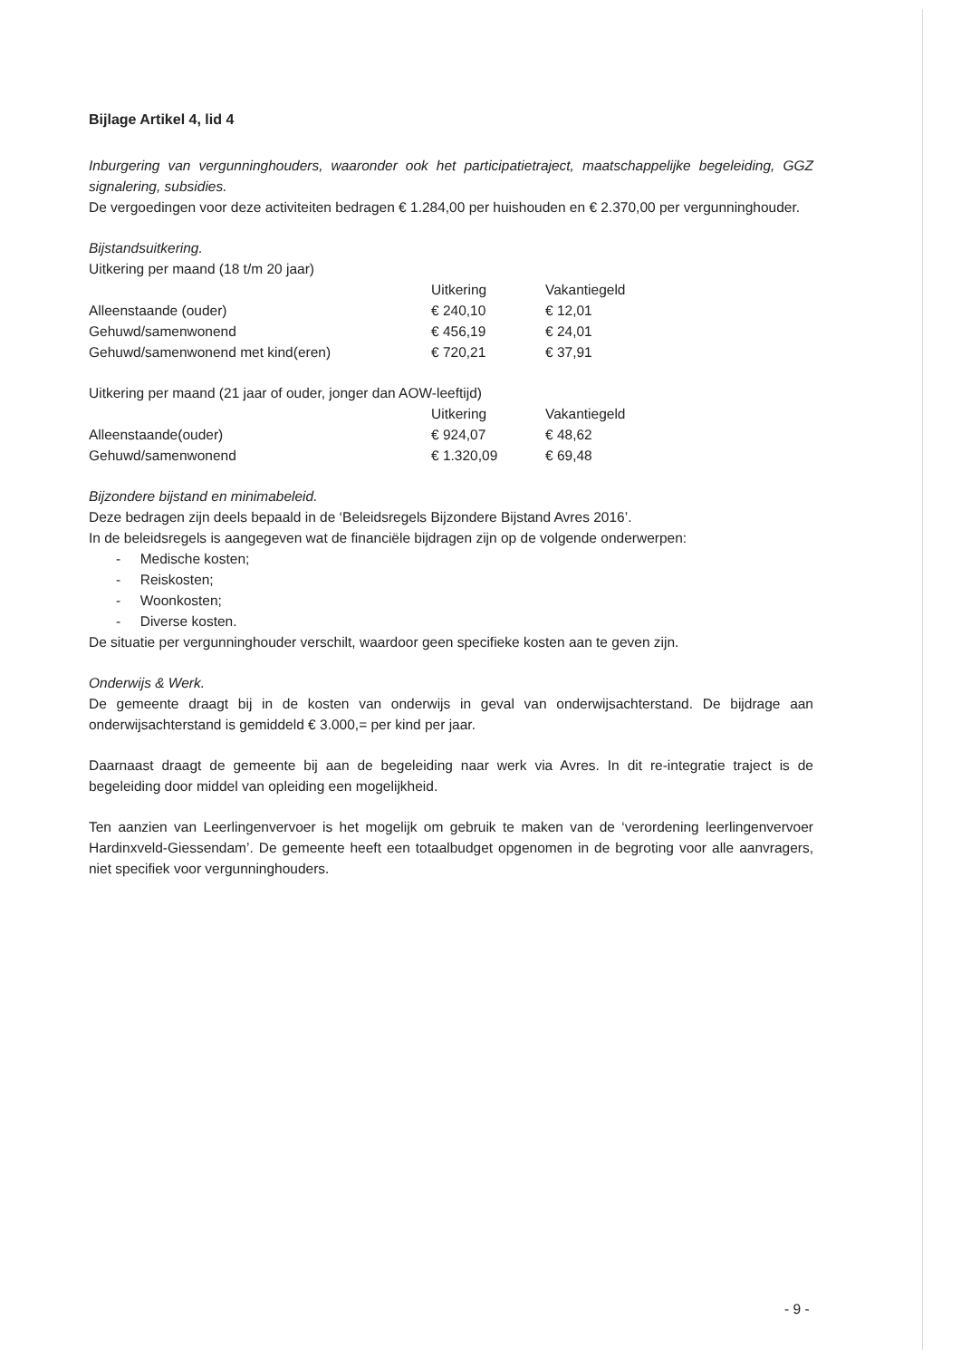Bijlage Artikel 4, lid 4
Inburgering van vergunninghouders, waaronder ook het participatietraject, maatschappelijke begeleiding, GGZ signalering, subsidies.
De vergoedingen voor deze activiteiten bedragen € 1.284,00 per huishouden en € 2.370,00 per vergunninghouder.
Bijstandsuitkering.
Uitkering per maand (18 t/m 20 jaar)
| | Uitkering | Vakantiegeld |
| --- | --- | --- |
| Alleenstaande (ouder) | € 240,10 | € 12,01 |
| Gehuwd/samenwonend | € 456,19 | € 24,01 |
| Gehuwd/samenwonend met kind(eren) | € 720,21 | € 37,91 |
Uitkering per maand (21 jaar of ouder, jonger dan AOW-leeftijd)
| | Uitkering | Vakantiegeld |
| --- | --- | --- |
| Alleenstaande(ouder) | € 924,07 | € 48,62 |
| Gehuwd/samenwonend | € 1.320,09 | € 69,48 |
Bijzondere bijstand en minimabeleid.
Deze bedragen zijn deels bepaald in de ‘Beleidsregels Bijzondere Bijstand Avres 2016’.
In de beleidsregels is aangegeven wat de financiële bijdragen zijn op de volgende onderwerpen:
- Medische kosten;
- Reiskosten;
- Woonkosten;
- Diverse kosten.
De situatie per vergunninghouder verschilt, waardoor geen specifieke kosten aan te geven zijn.
Onderwijs & Werk.
De gemeente draagt bij in de kosten van onderwijs in geval van onderwijsachterstand. De bijdrage aan onderwijsachterstand is gemiddeld € 3.000,= per kind per jaar.
Daarnaast draagt de gemeente bij aan de begeleiding naar werk via Avres. In dit re-integratie traject is de begeleiding door middel van opleiding een mogelijkheid.
Ten aanzien van Leerlingenvervoer is het mogelijk om gebruik te maken van de ‘verordening leerlingenvervoer Hardinxveld-Giessendam’. De gemeente heeft een totaalbudget opgenomen in de begroting voor alle aanvragers, niet specifiek voor vergunninghouders.
- 9 -